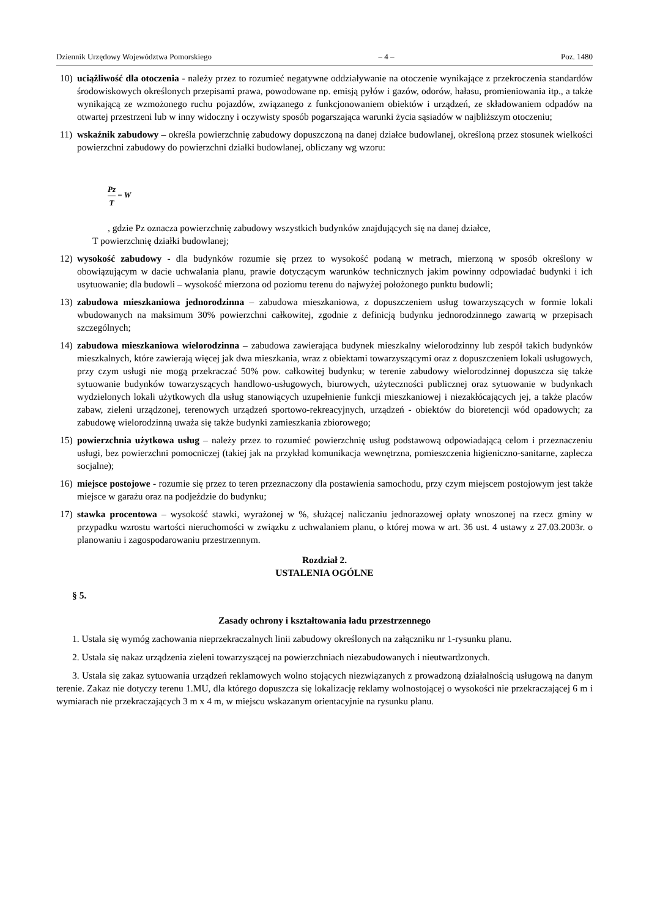Dziennik Urzędowy Województwa Pomorskiego – 4 – Poz. 1480
10) uciążliwość dla otoczenia - należy przez to rozumieć negatywne oddziaływanie na otoczenie wynikające z przekroczenia standardów środowiskowych określonych przepisami prawa, powodowane np. emisją pyłów i gazów, odorów, hałasu, promieniowania itp., a także wynikającą ze wzmożonego ruchu pojazdów, związanego z funkcjonowaniem obiektów i urządzeń, ze składowaniem odpadów na otwartej przestrzeni lub w inny widoczny i oczywisty sposób pogarszająca warunki życia sąsiadów w najbliższym otoczeniu;
11) wskaźnik zabudowy – określa powierzchnię zabudowy dopuszczoną na danej działce budowlanej, określoną przez stosunek wielkości powierzchni zabudowy do powierzchni działki budowlanej, obliczany wg wzoru:
Pz T = W
, gdzie Pz oznacza powierzchnię zabudowy wszystkich budynków znajdujących się na danej działce,
T powierzchnię działki budowlanej;
12) wysokość zabudowy - dla budynków rozumie się przez to wysokość podaną w metrach, mierzoną w sposób określony w obowiązującym w dacie uchwalania planu, prawie dotyczącym warunków technicznych jakim powinny odpowiadać budynki i ich usytuowanie; dla budowli – wysokość mierzona od poziomu terenu do najwyżej położonego punktu budowli;
13) zabudowa mieszkaniowa jednorodzinna – zabudowa mieszkaniowa, z dopuszczeniem usług towarzyszących w formie lokali wbudowanych na maksimum 30% powierzchni całkowitej, zgodnie z definicją budynku jednorodzinnego zawartą w przepisach szczególnych;
14) zabudowa mieszkaniowa wielorodzinna – zabudowa zawierająca budynek mieszkalny wielorodzinny lub zespół takich budynków mieszkalnych, które zawierają więcej jak dwa mieszkania, wraz z obiektami towarzyszącymi oraz z dopuszczeniem lokali usługowych, przy czym usługi nie mogą przekraczać 50% pow. całkowitej budynku; w terenie zabudowy wielorodzinnej dopuszcza się także sytuowanie budynków towarzyszących handlowo-usługowych, biurowych, użyteczności publicznej oraz sytuowanie w budynkach wydzielonych lokali użytkowych dla usług stanowiących uzupełnienie funkcji mieszkaniowej i niezakłócających jej, a także placów zabaw, zieleni urządzonej, terenowych urządzeń sportowo-rekreacyjnych, urządzeń - obiektów do bioretencji wód opadowych; za zabudowę wielorodzinną uważa się także budynki zamieszkania zbiorowego;
15) powierzchnia użytkowa usług – należy przez to rozumieć powierzchnię usług podstawową odpowiadającą celom i przeznaczeniu usługi, bez powierzchni pomocniczej (takiej jak na przykład komunikacja wewnętrzna, pomieszczenia higieniczno-sanitarne, zaplecza socjalne);
16) miejsce postojowe - rozumie się przez to teren przeznaczony dla postawienia samochodu, przy czym miejscem postojowym jest także miejsce w garażu oraz na podjeździe do budynku;
17) stawka procentowa – wysokość stawki, wyrażonej w %, służącej naliczaniu jednorazowej opłaty wnoszonej na rzecz gminy w przypadku wzrostu wartości nieruchomości w związku z uchwalaniem planu, o której mowa w art. 36 ust. 4 ustawy z 27.03.2003r. o planowaniu i zagospodarowaniu przestrzennym.
Rozdział 2.
USTALENIA OGÓLNE
§ 5.
Zasady ochrony i kształtowania ładu przestrzennego
1. Ustala się wymóg zachowania nieprzekraczalnych linii zabudowy określonych na załączniku nr 1-rysunku planu.
2. Ustala się nakaz urządzenia zieleni towarzyszącej na powierzchniach niezabudowanych i nieutwardzonych.
3. Ustala się zakaz sytuowania urządzeń reklamowych wolno stojących niezwiązanych z prowadzoną działalnością usługową na danym terenie. Zakaz nie dotyczy terenu 1.MU, dla którego dopuszcza się lokalizację reklamy wolnostojącej o wysokości nie przekraczającej 6 m i wymiarach nie przekraczających 3 m x 4 m, w miejscu wskazanym orientacyjnie na rysunku planu.